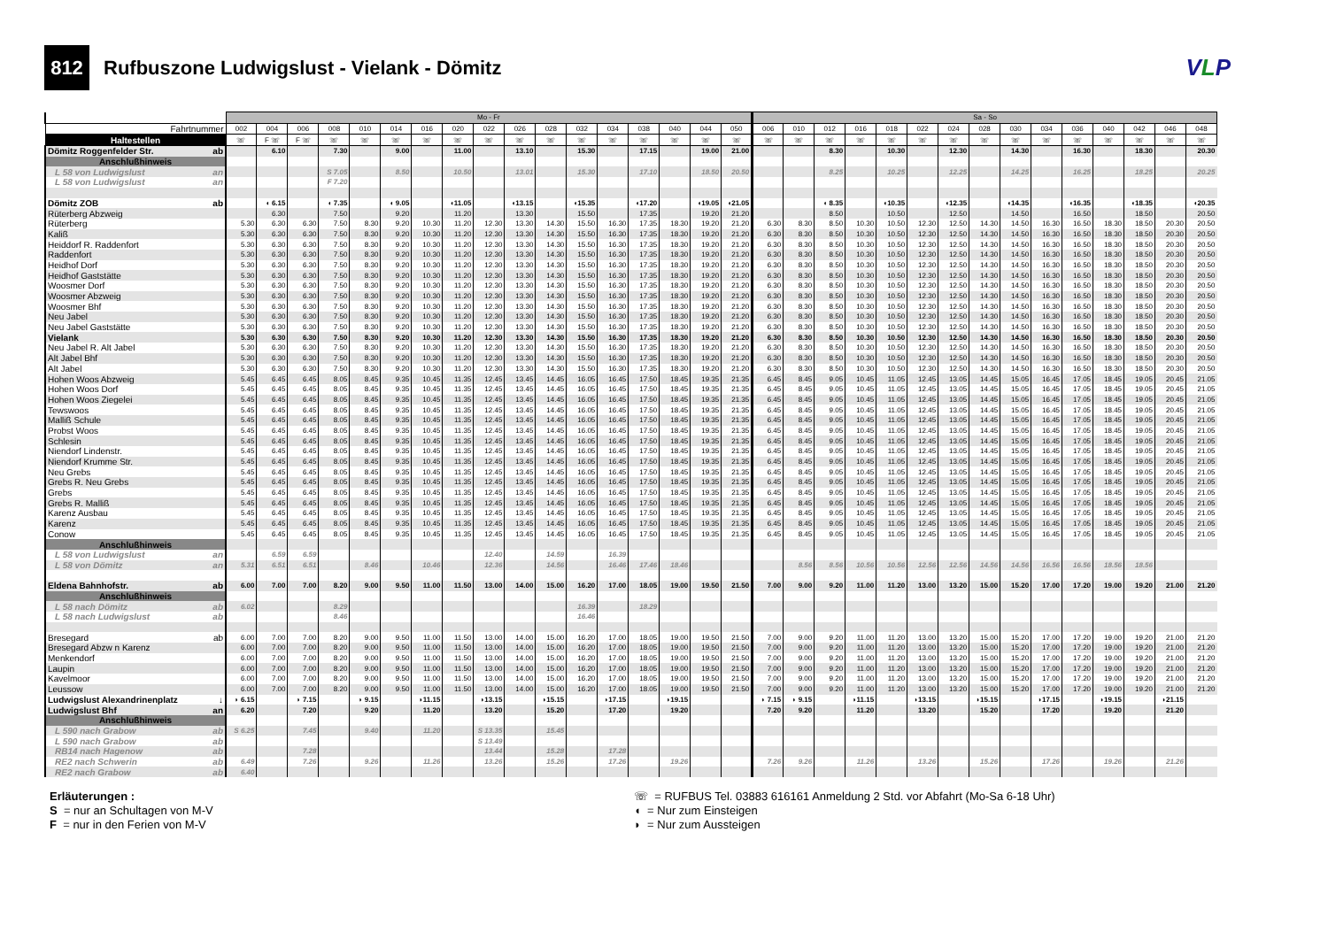812
Rufbuszone Ludwigslust - Vielank - Dömitz
VLP
| | | Mo - Fr | | | | | | | | | | | | | | | | | Sa - So | | | | | | | | | | | | | | |
| --- | --- | --- | --- | --- | --- | --- | --- | --- | --- | --- | --- | --- | --- | --- | --- | --- | --- | --- | --- | --- | --- | --- | --- | --- | --- | --- | --- | --- | --- | --- | --- | --- | --- |
| Fahrtnummer | | 002 | 004 | 006 | 008 | 010 | 014 | 016 | 020 | 022 | 026 | 028 | 032 | 034 | 038 | 040 | 044 | 050 | 006 | 010 | 012 | 016 | 018 | 022 | 024 | 028 | 030 | 034 | 036 | 040 | 042 | 046 | 048 |
| Haltestellen | | ☏ | F ☏ | F ☏ | ☏ | ☏ | ☏ | ☏ | ☏ | ☏ | ☏ | ☏ | ☏ | ☏ | ☏ | ☏ | ☏ | ☏ | ☏ | ☏ | ☏ | ☏ | ☏ | ☏ | ☏ | ☏ | ☏ | ☏ | ☏ | ☏ | ☏ | ☏ | ☏ |
| Dömitz Roggenfelder Str. | ab | | 6.10 | | 7.30 | | 9.00 | | 11.00 | | 13.10 | | 15.30 | | 17.15 | | 19.00 | 21.00 | | | 8.30 | | 10.30 | | 12.30 | | 14.30 | | 16.30 | | 18.30 | | 20.30 |
| Anschlußhinweis | | | | | | | | | | | | | | | | | | | | | | | | | | | | | | | | | |
| L 58 von Ludwigslust | an | | | | S 7.05 | | 8.50 | | 10.50 | | 13.01 | | 15.30 | | 17.10 | | 18.50 | 20.50 | | | 8.25 | | 10.25 | | 12.25 | | 14.25 | | 16.25 | | 18.25 | | 20.25 |
| L 58 von Ludwigslust | an | | | | F 7.20 | | | | | | | | | | | | | | | | | | | | | | | | | | | | |
| Dömitz ZOB | ab | | ◖ 6.15 | | ◖ 7.35 | | ◖ 9.05 | | ◖11.05 | | ◖13.15 | | ◖15.35 | | ◖17.20 | | ◖19.05 | ◖21.05 | | | ◖ 8.35 | | ◖10.35 | | ◖12.35 | | ◖14.35 | | ◖16.35 | | ◖18.35 | | ◖20.35 |
| Rüterberg Abzweig | | | 6.30 | | 7.50 | | 9.20 | | 11.20 | | 13.30 | | 15.50 | | 17.35 | | 19.20 | 21.20 | | | 8.50 | | 10.50 | | 12.50 | | 14.50 | | 16.50 | | 18.50 | | 20.50 |
| Rüterberg | | 5.30 | 6.30 | 6.30 | 7.50 | 8.30 | 9.20 | 10.30 | 11.20 | 12.30 | 13.30 | 14.30 | 15.50 | 16.30 | 17.35 | 18.30 | 19.20 | 21.20 | 6.30 | 8.30 | 8.50 | 10.30 | 10.50 | 12.30 | 12.50 | 14.30 | 14.50 | 16.30 | 16.50 | 18.30 | 18.50 | 20.30 | 20.50 |
| Kaliß | | 5.30 | 6.30 | 6.30 | 7.50 | 8.30 | 9.20 | 10.30 | 11.20 | 12.30 | 13.30 | 14.30 | 15.50 | 16.30 | 17.35 | 18.30 | 19.20 | 21.20 | 6.30 | 8.30 | 8.50 | 10.30 | 10.50 | 12.30 | 12.50 | 14.30 | 14.50 | 16.30 | 16.50 | 18.30 | 18.50 | 20.30 | 20.50 |
| Heiddorf R. Raddenfort | | 5.30 | 6.30 | 6.30 | 7.50 | 8.30 | 9.20 | 10.30 | 11.20 | 12.30 | 13.30 | 14.30 | 15.50 | 16.30 | 17.35 | 18.30 | 19.20 | 21.20 | 6.30 | 8.30 | 8.50 | 10.30 | 10.50 | 12.30 | 12.50 | 14.30 | 14.50 | 16.30 | 16.50 | 18.30 | 18.50 | 20.30 | 20.50 |
| Raddenfort | | 5.30 | 6.30 | 6.30 | 7.50 | 8.30 | 9.20 | 10.30 | 11.20 | 12.30 | 13.30 | 14.30 | 15.50 | 16.30 | 17.35 | 18.30 | 19.20 | 21.20 | 6.30 | 8.30 | 8.50 | 10.30 | 10.50 | 12.30 | 12.50 | 14.30 | 14.50 | 16.30 | 16.50 | 18.30 | 18.50 | 20.30 | 20.50 |
| Heidhof Dorf | | 5.30 | 6.30 | 6.30 | 7.50 | 8.30 | 9.20 | 10.30 | 11.20 | 12.30 | 13.30 | 14.30 | 15.50 | 16.30 | 17.35 | 18.30 | 19.20 | 21.20 | 6.30 | 8.30 | 8.50 | 10.30 | 10.50 | 12.30 | 12.50 | 14.30 | 14.50 | 16.30 | 16.50 | 18.30 | 18.50 | 20.30 | 20.50 |
| Heidhof Gaststätte | | 5.30 | 6.30 | 6.30 | 7.50 | 8.30 | 9.20 | 10.30 | 11.20 | 12.30 | 13.30 | 14.30 | 15.50 | 16.30 | 17.35 | 18.30 | 19.20 | 21.20 | 6.30 | 8.30 | 8.50 | 10.30 | 10.50 | 12.30 | 12.50 | 14.30 | 14.50 | 16.30 | 16.50 | 18.30 | 18.50 | 20.30 | 20.50 |
| Woosmer Dorf | | 5.30 | 6.30 | 6.30 | 7.50 | 8.30 | 9.20 | 10.30 | 11.20 | 12.30 | 13.30 | 14.30 | 15.50 | 16.30 | 17.35 | 18.30 | 19.20 | 21.20 | 6.30 | 8.30 | 8.50 | 10.30 | 10.50 | 12.30 | 12.50 | 14.30 | 14.50 | 16.30 | 16.50 | 18.30 | 18.50 | 20.30 | 20.50 |
| Woosmer Abzweig | | 5.30 | 6.30 | 6.30 | 7.50 | 8.30 | 9.20 | 10.30 | 11.20 | 12.30 | 13.30 | 14.30 | 15.50 | 16.30 | 17.35 | 18.30 | 19.20 | 21.20 | 6.30 | 8.30 | 8.50 | 10.30 | 10.50 | 12.30 | 12.50 | 14.30 | 14.50 | 16.30 | 16.50 | 18.30 | 18.50 | 20.30 | 20.50 |
| Woosmer Bhf | | 5.30 | 6.30 | 6.30 | 7.50 | 8.30 | 9.20 | 10.30 | 11.20 | 12.30 | 13.30 | 14.30 | 15.50 | 16.30 | 17.35 | 18.30 | 19.20 | 21.20 | 6.30 | 8.30 | 8.50 | 10.30 | 10.50 | 12.30 | 12.50 | 14.30 | 14.50 | 16.30 | 16.50 | 18.30 | 18.50 | 20.30 | 20.50 |
| Neu Jabel | | 5.30 | 6.30 | 6.30 | 7.50 | 8.30 | 9.20 | 10.30 | 11.20 | 12.30 | 13.30 | 14.30 | 15.50 | 16.30 | 17.35 | 18.30 | 19.20 | 21.20 | 6.30 | 8.30 | 8.50 | 10.30 | 10.50 | 12.30 | 12.50 | 14.30 | 14.50 | 16.30 | 16.50 | 18.30 | 18.50 | 20.30 | 20.50 |
| Neu Jabel Gaststätte | | 5.30 | 6.30 | 6.30 | 7.50 | 8.30 | 9.20 | 10.30 | 11.20 | 12.30 | 13.30 | 14.30 | 15.50 | 16.30 | 17.35 | 18.30 | 19.20 | 21.20 | 6.30 | 8.30 | 8.50 | 10.30 | 10.50 | 12.30 | 12.50 | 14.30 | 14.50 | 16.30 | 16.50 | 18.30 | 18.50 | 20.30 | 20.50 |
| Vielank | | 5.30 | 6.30 | 6.30 | 7.50 | 8.30 | 9.20 | 10.30 | 11.20 | 12.30 | 13.30 | 14.30 | 15.50 | 16.30 | 17.35 | 18.30 | 19.20 | 21.20 | 6.30 | 8.30 | 8.50 | 10.30 | 10.50 | 12.30 | 12.50 | 14.30 | 14.50 | 16.30 | 16.50 | 18.30 | 18.50 | 20.30 | 20.50 |
| Neu Jabel R. Alt Jabel | | 5.30 | 6.30 | 6.30 | 7.50 | 8.30 | 9.20 | 10.30 | 11.20 | 12.30 | 13.30 | 14.30 | 15.50 | 16.30 | 17.35 | 18.30 | 19.20 | 21.20 | 6.30 | 8.30 | 8.50 | 10.30 | 10.50 | 12.30 | 12.50 | 14.30 | 14.50 | 16.30 | 16.50 | 18.30 | 18.50 | 20.30 | 20.50 |
| Alt Jabel Bhf | | 5.30 | 6.30 | 6.30 | 7.50 | 8.30 | 9.20 | 10.30 | 11.20 | 12.30 | 13.30 | 14.30 | 15.50 | 16.30 | 17.35 | 18.30 | 19.20 | 21.20 | 6.30 | 8.30 | 8.50 | 10.30 | 10.50 | 12.30 | 12.50 | 14.30 | 14.50 | 16.30 | 16.50 | 18.30 | 18.50 | 20.30 | 20.50 |
| Alt Jabel | | 5.30 | 6.30 | 6.30 | 7.50 | 8.30 | 9.20 | 10.30 | 11.20 | 12.30 | 13.30 | 14.30 | 15.50 | 16.30 | 17.35 | 18.30 | 19.20 | 21.20 | 6.30 | 8.30 | 8.50 | 10.30 | 10.50 | 12.30 | 12.50 | 14.30 | 14.50 | 16.30 | 16.50 | 18.30 | 18.50 | 20.30 | 20.50 |
| Hohen Woos Abzweig | | 5.45 | 6.45 | 6.45 | 8.05 | 8.45 | 9.35 | 10.45 | 11.35 | 12.45 | 13.45 | 14.45 | 16.05 | 16.45 | 17.50 | 18.45 | 19.35 | 21.35 | 6.45 | 8.45 | 9.05 | 10.45 | 11.05 | 12.45 | 13.05 | 14.45 | 15.05 | 16.45 | 17.05 | 18.45 | 19.05 | 20.45 | 21.05 |
| Hohen Woos Dorf | | 5.45 | 6.45 | 6.45 | 8.05 | 8.45 | 9.35 | 10.45 | 11.35 | 12.45 | 13.45 | 14.45 | 16.05 | 16.45 | 17.50 | 18.45 | 19.35 | 21.35 | 6.45 | 8.45 | 9.05 | 10.45 | 11.05 | 12.45 | 13.05 | 14.45 | 15.05 | 16.45 | 17.05 | 18.45 | 19.05 | 20.45 | 21.05 |
| Hohen Woos Ziegelei | | 5.45 | 6.45 | 6.45 | 8.05 | 8.45 | 9.35 | 10.45 | 11.35 | 12.45 | 13.45 | 14.45 | 16.05 | 16.45 | 17.50 | 18.45 | 19.35 | 21.35 | 6.45 | 8.45 | 9.05 | 10.45 | 11.05 | 12.45 | 13.05 | 14.45 | 15.05 | 16.45 | 17.05 | 18.45 | 19.05 | 20.45 | 21.05 |
| Tewswoos | | 5.45 | 6.45 | 6.45 | 8.05 | 8.45 | 9.35 | 10.45 | 11.35 | 12.45 | 13.45 | 14.45 | 16.05 | 16.45 | 17.50 | 18.45 | 19.35 | 21.35 | 6.45 | 8.45 | 9.05 | 10.45 | 11.05 | 12.45 | 13.05 | 14.45 | 15.05 | 16.45 | 17.05 | 18.45 | 19.05 | 20.45 | 21.05 |
| Malliß Schule | | 5.45 | 6.45 | 6.45 | 8.05 | 8.45 | 9.35 | 10.45 | 11.35 | 12.45 | 13.45 | 14.45 | 16.05 | 16.45 | 17.50 | 18.45 | 19.35 | 21.35 | 6.45 | 8.45 | 9.05 | 10.45 | 11.05 | 12.45 | 13.05 | 14.45 | 15.05 | 16.45 | 17.05 | 18.45 | 19.05 | 20.45 | 21.05 |
| Probst Woos | | 5.45 | 6.45 | 6.45 | 8.05 | 8.45 | 9.35 | 10.45 | 11.35 | 12.45 | 13.45 | 14.45 | 16.05 | 16.45 | 17.50 | 18.45 | 19.35 | 21.35 | 6.45 | 8.45 | 9.05 | 10.45 | 11.05 | 12.45 | 13.05 | 14.45 | 15.05 | 16.45 | 17.05 | 18.45 | 19.05 | 20.45 | 21.05 |
| Schlesin | | 5.45 | 6.45 | 6.45 | 8.05 | 8.45 | 9.35 | 10.45 | 11.35 | 12.45 | 13.45 | 14.45 | 16.05 | 16.45 | 17.50 | 18.45 | 19.35 | 21.35 | 6.45 | 8.45 | 9.05 | 10.45 | 11.05 | 12.45 | 13.05 | 14.45 | 15.05 | 16.45 | 17.05 | 18.45 | 19.05 | 20.45 | 21.05 |
| Niendorf Lindenstr. | | 5.45 | 6.45 | 6.45 | 8.05 | 8.45 | 9.35 | 10.45 | 11.35 | 12.45 | 13.45 | 14.45 | 16.05 | 16.45 | 17.50 | 18.45 | 19.35 | 21.35 | 6.45 | 8.45 | 9.05 | 10.45 | 11.05 | 12.45 | 13.05 | 14.45 | 15.05 | 16.45 | 17.05 | 18.45 | 19.05 | 20.45 | 21.05 |
| Niendorf Krumme Str. | | 5.45 | 6.45 | 6.45 | 8.05 | 8.45 | 9.35 | 10.45 | 11.35 | 12.45 | 13.45 | 14.45 | 16.05 | 16.45 | 17.50 | 18.45 | 19.35 | 21.35 | 6.45 | 8.45 | 9.05 | 10.45 | 11.05 | 12.45 | 13.05 | 14.45 | 15.05 | 16.45 | 17.05 | 18.45 | 19.05 | 20.45 | 21.05 |
| Neu Grebs | | 5.45 | 6.45 | 6.45 | 8.05 | 8.45 | 9.35 | 10.45 | 11.35 | 12.45 | 13.45 | 14.45 | 16.05 | 16.45 | 17.50 | 18.45 | 19.35 | 21.35 | 6.45 | 8.45 | 9.05 | 10.45 | 11.05 | 12.45 | 13.05 | 14.45 | 15.05 | 16.45 | 17.05 | 18.45 | 19.05 | 20.45 | 21.05 |
| Grebs R. Neu Grebs | | 5.45 | 6.45 | 6.45 | 8.05 | 8.45 | 9.35 | 10.45 | 11.35 | 12.45 | 13.45 | 14.45 | 16.05 | 16.45 | 17.50 | 18.45 | 19.35 | 21.35 | 6.45 | 8.45 | 9.05 | 10.45 | 11.05 | 12.45 | 13.05 | 14.45 | 15.05 | 16.45 | 17.05 | 18.45 | 19.05 | 20.45 | 21.05 |
| Grebs | | 5.45 | 6.45 | 6.45 | 8.05 | 8.45 | 9.35 | 10.45 | 11.35 | 12.45 | 13.45 | 14.45 | 16.05 | 16.45 | 17.50 | 18.45 | 19.35 | 21.35 | 6.45 | 8.45 | 9.05 | 10.45 | 11.05 | 12.45 | 13.05 | 14.45 | 15.05 | 16.45 | 17.05 | 18.45 | 19.05 | 20.45 | 21.05 |
| Grebs R. Malliß | | 5.45 | 6.45 | 6.45 | 8.05 | 8.45 | 9.35 | 10.45 | 11.35 | 12.45 | 13.45 | 14.45 | 16.05 | 16.45 | 17.50 | 18.45 | 19.35 | 21.35 | 6.45 | 8.45 | 9.05 | 10.45 | 11.05 | 12.45 | 13.05 | 14.45 | 15.05 | 16.45 | 17.05 | 18.45 | 19.05 | 20.45 | 21.05 |
| Karenz Ausbau | | 5.45 | 6.45 | 6.45 | 8.05 | 8.45 | 9.35 | 10.45 | 11.35 | 12.45 | 13.45 | 14.45 | 16.05 | 16.45 | 17.50 | 18.45 | 19.35 | 21.35 | 6.45 | 8.45 | 9.05 | 10.45 | 11.05 | 12.45 | 13.05 | 14.45 | 15.05 | 16.45 | 17.05 | 18.45 | 19.05 | 20.45 | 21.05 |
| Karenz | | 5.45 | 6.45 | 6.45 | 8.05 | 8.45 | 9.35 | 10.45 | 11.35 | 12.45 | 13.45 | 14.45 | 16.05 | 16.45 | 17.50 | 18.45 | 19.35 | 21.35 | 6.45 | 8.45 | 9.05 | 10.45 | 11.05 | 12.45 | 13.05 | 14.45 | 15.05 | 16.45 | 17.05 | 18.45 | 19.05 | 20.45 | 21.05 |
| Conow | | 5.45 | 6.45 | 6.45 | 8.05 | 8.45 | 9.35 | 10.45 | 11.35 | 12.45 | 13.45 | 14.45 | 16.05 | 16.45 | 17.50 | 18.45 | 19.35 | 21.35 | 6.45 | 8.45 | 9.05 | 10.45 | 11.05 | 12.45 | 13.05 | 14.45 | 15.05 | 16.45 | 17.05 | 18.45 | 19.05 | 20.45 | 21.05 |
| Anschlußhinweis | | | | | | | | | | | | | | | | | | | | | | | | | | | | | | | | | |
| L 58 von Ludwigslust | an | | 6.59 | 6.59 | | | | | | 12.40 | | 14.59 | | 16.39 | | | | | | | | | | | | | | | | | | | |
| L 58 von Dömitz | an | 5.31 | 6.51 | 6.51 | | 8.46 | | 10.46 | | 12.36 | | 14.56 | | 16.46 | 17.46 | 18.46 | | | | 8.56 | 8.56 | 10.56 | 10.56 | 12.56 | 12.56 | 14.56 | 14.56 | 16.56 | 16.56 | 18.56 | 18.56 | | |
| Eldena Bahnhofstr. | ab | 6.00 | 7.00 | 7.00 | 8.20 | 9.00 | 9.50 | 11.00 | 11.50 | 13.00 | 14.00 | 15.00 | 16.20 | 17.00 | 18.05 | 19.00 | 19.50 | 21.50 | 7.00 | 9.00 | 9.20 | 11.00 | 11.20 | 13.00 | 13.20 | 15.00 | 15.20 | 17.00 | 17.20 | 19.00 | 19.20 | 21.00 | 21.20 |
| Anschlußhinweis | | | | | | | | | | | | | | | | | | | | | | | | | | | | | | | | | |
| L 58 nach Dömitz | ab | 6.02 | | | 8.29 | | | | | | | | 16.39 | | 18.29 | | | | | | | | | | | | | | | | | | |
| L 58 nach Ludwigslust | ab | | | | 8.46 | | | | | | | | 16.46 | | | | | | | | | | | | | | | | | | | | |
| Bresegard | ab | 6.00 | 7.00 | 7.00 | 8.20 | 9.00 | 9.50 | 11.00 | 11.50 | 13.00 | 14.00 | 15.00 | 16.20 | 17.00 | 18.05 | 19.00 | 19.50 | 21.50 | 7.00 | 9.00 | 9.20 | 11.00 | 11.20 | 13.00 | 13.20 | 15.00 | 15.20 | 17.00 | 17.20 | 19.00 | 19.20 | 21.00 | 21.20 |
| Bresegard Abzw n Karenz | | 6.00 | 7.00 | 7.00 | 8.20 | 9.00 | 9.50 | 11.00 | 11.50 | 13.00 | 14.00 | 15.00 | 16.20 | 17.00 | 18.05 | 19.00 | 19.50 | 21.50 | 7.00 | 9.00 | 9.20 | 11.00 | 11.20 | 13.00 | 13.20 | 15.00 | 15.20 | 17.00 | 17.20 | 19.00 | 19.20 | 21.00 | 21.20 |
| Menkendorf | | 6.00 | 7.00 | 7.00 | 8.20 | 9.00 | 9.50 | 11.00 | 11.50 | 13.00 | 14.00 | 15.00 | 16.20 | 17.00 | 18.05 | 19.00 | 19.50 | 21.50 | 7.00 | 9.00 | 9.20 | 11.00 | 11.20 | 13.00 | 13.20 | 15.00 | 15.20 | 17.00 | 17.20 | 19.00 | 19.20 | 21.00 | 21.20 |
| Laupin | | 6.00 | 7.00 | 7.00 | 8.20 | 9.00 | 9.50 | 11.00 | 11.50 | 13.00 | 14.00 | 15.00 | 16.20 | 17.00 | 18.05 | 19.00 | 19.50 | 21.50 | 7.00 | 9.00 | 9.20 | 11.00 | 11.20 | 13.00 | 13.20 | 15.00 | 15.20 | 17.00 | 17.20 | 19.00 | 19.20 | 21.00 | 21.20 |
| Kavelmoor | | 6.00 | 7.00 | 7.00 | 8.20 | 9.00 | 9.50 | 11.00 | 11.50 | 13.00 | 14.00 | 15.00 | 16.20 | 17.00 | 18.05 | 19.00 | 19.50 | 21.50 | 7.00 | 9.00 | 9.20 | 11.00 | 11.20 | 13.00 | 13.20 | 15.00 | 15.20 | 17.00 | 17.20 | 19.00 | 19.20 | 21.00 | 21.20 |
| Leussow | | 6.00 | 7.00 | 7.00 | 8.20 | 9.00 | 9.50 | 11.00 | 11.50 | 13.00 | 14.00 | 15.00 | 16.20 | 17.00 | 18.05 | 19.00 | 19.50 | 21.50 | 7.00 | 9.00 | 9.20 | 11.00 | 11.20 | 13.00 | 13.20 | 15.00 | 15.20 | 17.00 | 17.20 | 19.00 | 19.20 | 21.00 | 21.20 |
| Ludwigslust Alexandrinenplatz | ↓ | ◗ 6.15 | | ◗ 7.15 | | ◗ 9.15 | | ◗11.15 | | ◗13.15 | | ◗15.15 | | ◗17.15 | | ◗19.15 | | | ◗ 7.15 | ◗ 9.15 | | ◗11.15 | | ◗13.15 | | ◗15.15 | | ◗17.15 | | ◗19.15 | | ◗21.15 | |
| Ludwigslust Bhf | an | 6.20 | | 7.20 | | 9.20 | | 11.20 | | 13.20 | | 15.20 | | 17.20 | | 19.20 | | | 7.20 | 9.20 | | 11.20 | | 13.20 | | 15.20 | | 17.20 | | 19.20 | | 21.20 | |
| Anschlußhinweis | | | | | | | | | | | | | | | | | | | | | | | | | | | | | | | | | |
| L 590 nach Grabow | ab | S 6.25 | | 7.45 | | 9.40 | | 11.20 | | S 13.35 | | 15.45 | | | | | | | | | | | | | | | | | | | | | |
| L 590 nach Grabow | ab | | | | | | | | | S 13.49 | | | | | | | | | | | | | | | | | | | | | | | |
| RB14 nach Hagenow | ab | | | 7.28 | | | | | | 13.44 | | 15.28 | | 17.28 | | | | | | | | | | | | | | | | | | | |
| RE2 nach Schwerin | ab | 6.49 | | 7.26 | | 9.26 | | 11.26 | | 13.26 | | 15.26 | | 17.26 | | 19.26 | | | 7.26 | 9.26 | | 11.26 | | 13.26 | | 15.26 | | 17.26 | | 19.26 | | 21.26 | |
| RE2 nach Grabow | ab | 6.40 | | | | | | | | | | | | | | | | | | | | | | | | | | | | | | | |
Erläuterungen :
S = nur an Schultagen von M-V
F = nur in den Ferien von M-V
☏ = RUFBUS Tel. 03883 616161 Anmeldung 2 Std. vor Abfahrt (Mo-Sa 6-18 Uhr)
◖ = Nur zum Einsteigen
◗ = Nur zum Aussteigen